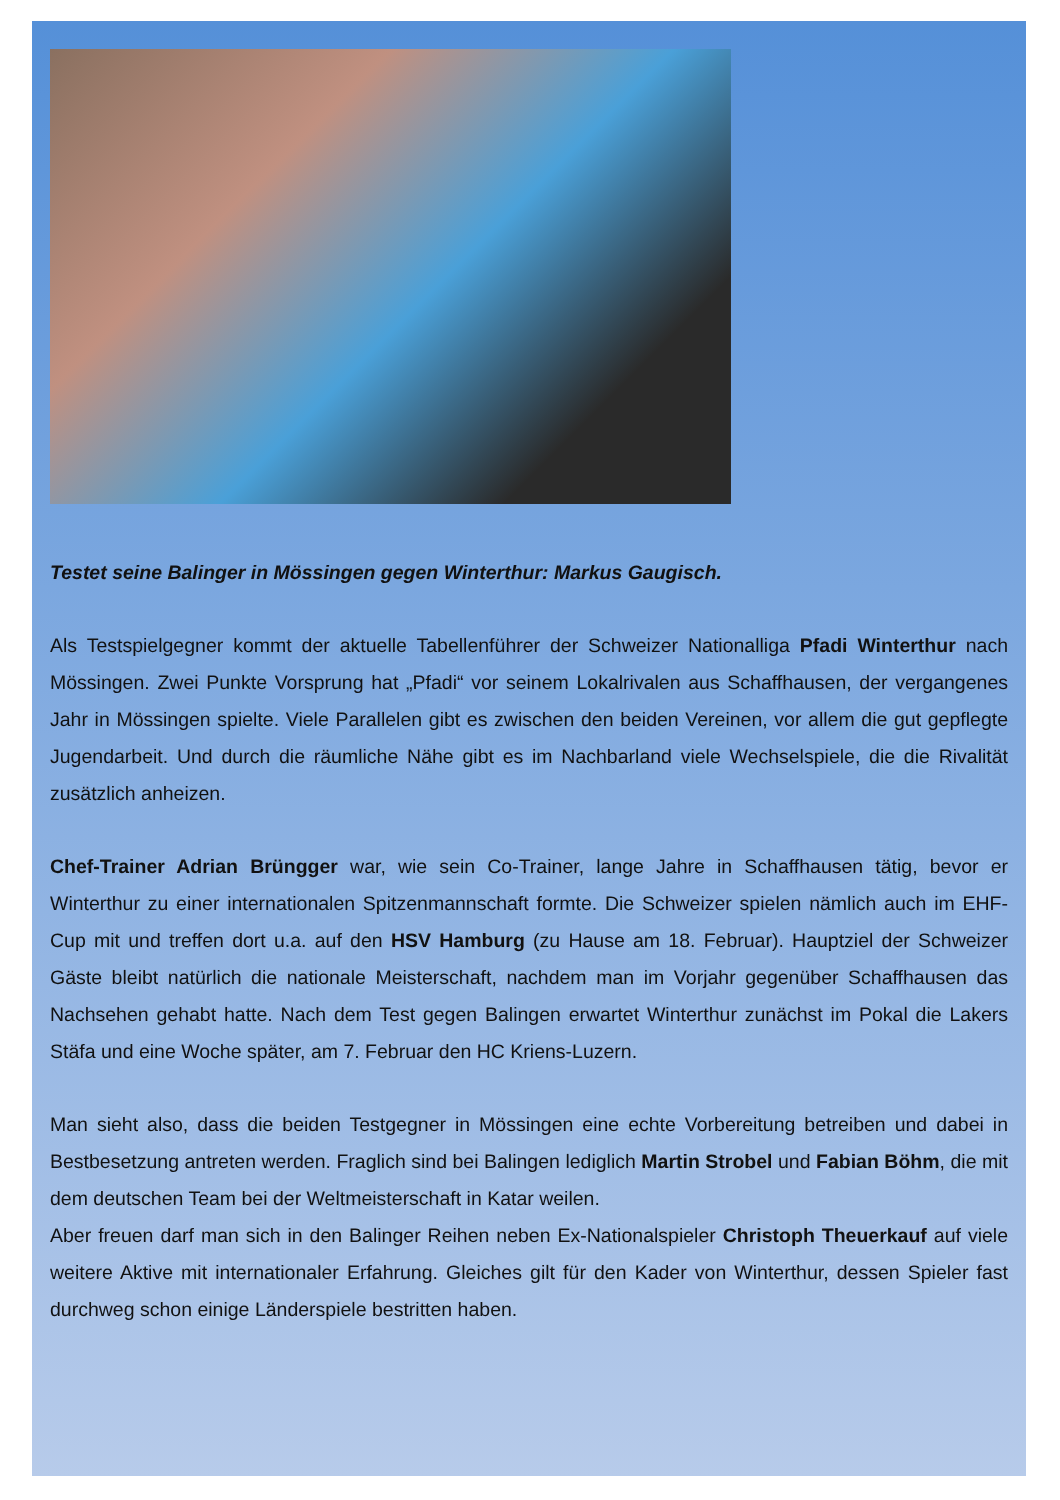Testet seine Balinger in Mössingen gegen Winterthur: Markus Gaugisch.
Als Testspielgegner kommt der aktuelle Tabellenführer der Schweizer Nationalliga Pfadi Winterthur nach Mössingen. Zwei Punkte Vorsprung hat „Pfadi“ vor seinem Lokalrivalen aus Schaffhausen, der vergangenes Jahr in Mössingen spielte. Viele Parallelen gibt es zwischen den beiden Vereinen, vor allem die gut gepflegte Jugendarbeit. Und durch die räumliche Nähe gibt es im Nachbarland viele Wechselspiele, die die Rivalität zusätzlich anheizen.
Chef-Trainer Adrian Brüngger war, wie sein Co-Trainer, lange Jahre in Schaffhausen tätig, bevor er Winterthur zu einer internationalen Spitzenmannschaft formte. Die Schweizer spielen nämlich auch im EHF-Cup mit und treffen dort u.a. auf den HSV Hamburg (zu Hause am 18. Februar). Hauptziel der Schweizer Gäste bleibt natürlich die nationale Meisterschaft, nachdem man im Vorjahr gegenüber Schaffhausen das Nachsehen gehabt hatte. Nach dem Test gegen Balingen erwartet Winterthur zunächst im Pokal die Lakers Stäfa und eine Woche später, am 7. Februar den HC Kriens-Luzern.
Man sieht also, dass die beiden Testgegner in Mössingen eine echte Vorbereitung betreiben und dabei in Bestbesetzung antreten werden. Fraglich sind bei Balingen lediglich Martin Strobel und Fabian Böhm, die mit dem deutschen Team bei der Weltmeisterschaft in Katar weilen.
Aber freuen darf man sich in den Balinger Reihen neben Ex-Nationalspieler Christoph Theuerkauf auf viele weitere Aktive mit internationaler Erfahrung. Gleiches gilt für den Kader von Winterthur, dessen Spieler fast durchweg schon einige Länderspiele bestritten haben.